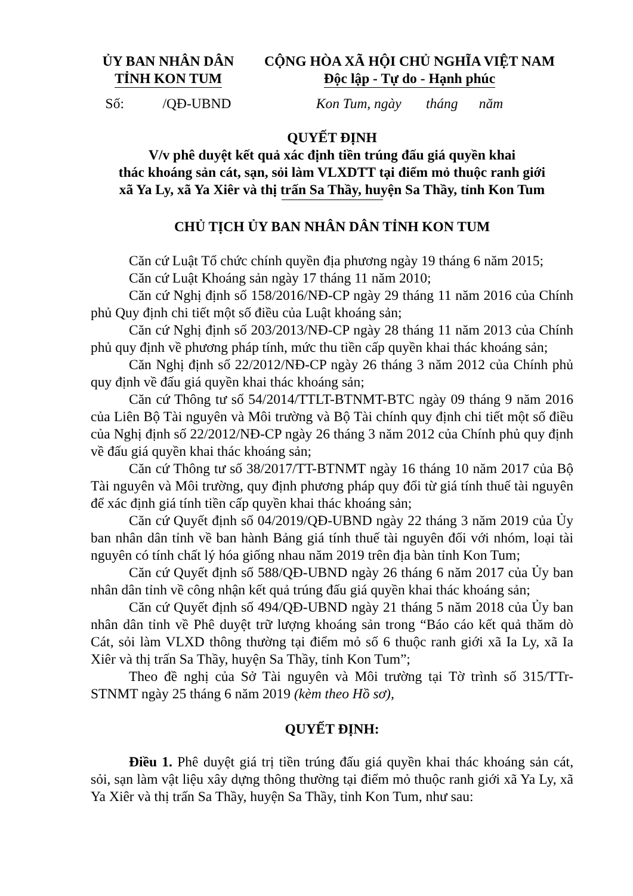ỦY BAN NHÂN DÂN
TỈNH KON TUM
CỘNG HÒA XÃ HỘI CHỦ NGHĨA VIỆT NAM
Độc lập - Tự do - Hạnh phúc
Số: /QĐ-UBND
Kon Tum, ngày tháng năm
QUYẾT ĐỊNH
V/v phê duyệt kết quả xác định tiền trúng đấu giá quyền khai
thác khoáng sản cát, sạn, sỏi làm VLXDTT tại điểm mỏ thuộc ranh giới
xã Ya Ly, xã Ya Xiêr và thị trấn Sa Thầy, huyện Sa Thầy, tỉnh Kon Tum
CHỦ TỊCH ỦY BAN NHÂN DÂN TỈNH KON TUM
Căn cứ Luật Tổ chức chính quyền địa phương ngày 19 tháng 6 năm 2015;
Căn cứ Luật Khoáng sản ngày 17 tháng 11 năm 2010;
Căn cứ Nghị định số 158/2016/NĐ-CP ngày 29 tháng 11 năm 2016 của Chính phủ Quy định chi tiết một số điều của Luật khoáng sản;
Căn cứ Nghị định số 203/2013/NĐ-CP ngày 28 tháng 11 năm 2013 của Chính phủ quy định về phương pháp tính, mức thu tiền cấp quyền khai thác khoáng sản;
Căn Nghị định số 22/2012/NĐ-CP ngày 26 tháng 3 năm 2012 của Chính phủ quy định về đấu giá quyền khai thác khoáng sản;
Căn cứ Thông tư số 54/2014/TTLT-BTNMT-BTC ngày 09 tháng 9 năm 2016 của Liên Bộ Tài nguyên và Môi trường và Bộ Tài chính quy định chi tiết một số điều của Nghị định số 22/2012/NĐ-CP ngày 26 tháng 3 năm 2012 của Chính phủ quy định về đấu giá quyền khai thác khoáng sản;
Căn cứ Thông tư số 38/2017/TT-BTNMT ngày 16 tháng 10 năm 2017 của Bộ Tài nguyên và Môi trường, quy định phương pháp quy đổi từ giá tính thuế tài nguyên để xác định giá tính tiền cấp quyền khai thác khoáng sản;
Căn cứ Quyết định số 04/2019/QĐ-UBND ngày 22 tháng 3 năm 2019 của Ủy ban nhân dân tỉnh về ban hành Bảng giá tính thuế tài nguyên đối với nhóm, loại tài nguyên có tính chất lý hóa giống nhau năm 2019 trên địa bàn tỉnh Kon Tum;
Căn cứ Quyết định số 588/QĐ-UBND ngày 26 tháng 6 năm 2017 của Ủy ban nhân dân tỉnh về công nhận kết quả trúng đấu giá quyền khai thác khoáng sản;
Căn cứ Quyết định số 494/QĐ-UBND ngày 21 tháng 5 năm 2018 của Ủy ban nhân dân tỉnh về Phê duyệt trữ lượng khoáng sản trong “Báo cáo kết quả thăm dò Cát, sỏi làm VLXD thông thường tại điểm mỏ số 6 thuộc ranh giới xã Ia Ly, xã Ia Xiêr và thị trấn Sa Thầy, huyện Sa Thầy, tỉnh Kon Tum”;
Theo đề nghị của Sở Tài nguyên và Môi trường tại Tờ trình số 315/TTr-STNMT ngày 25 tháng 6 năm 2019 (kèm theo Hồ sơ),
QUYẾT ĐỊNH:
Điều 1. Phê duyệt giá trị tiền trúng đấu giá quyền khai thác khoáng sản cát, sỏi, sạn làm vật liệu xây dựng thông thường tại điểm mỏ thuộc ranh giới xã Ya Ly, xã Ya Xiêr và thị trấn Sa Thầy, huyện Sa Thầy, tỉnh Kon Tum, như sau: